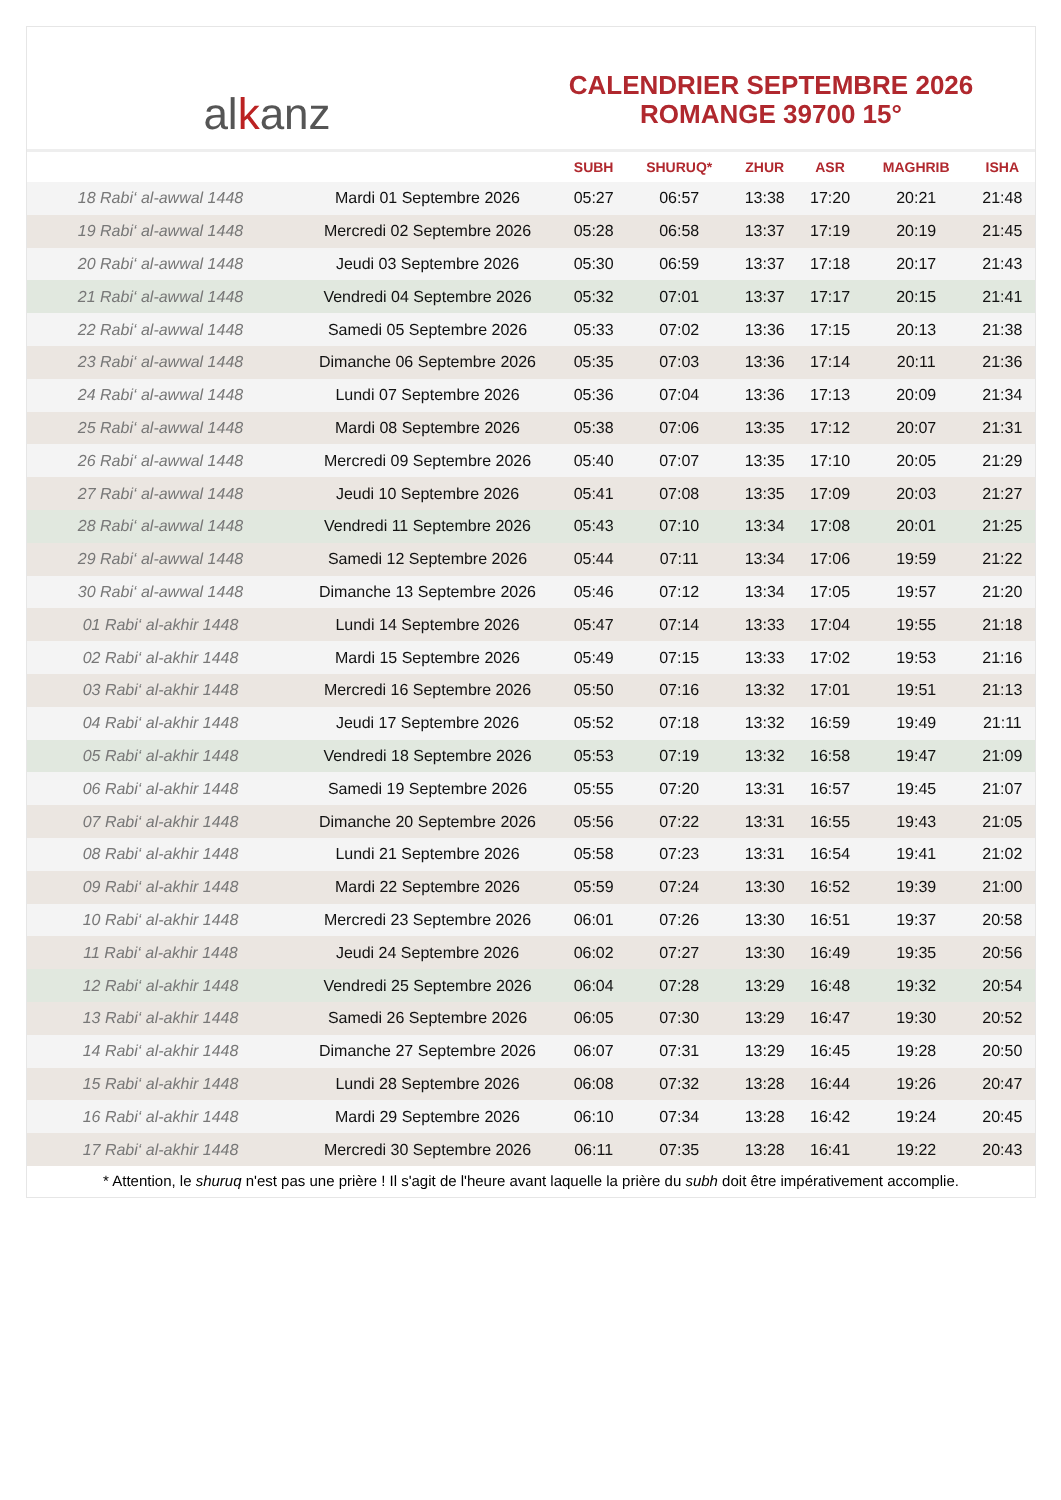al k anz
CALENDRIER SEPTEMBRE 2026
ROMANGE 39700 15°
| | | SUBH | SHURUQ* | ZHUR | ASR | MAGHRIB | ISHA |
| --- | --- | --- | --- | --- | --- | --- | --- |
| 18 Rabi‘ al-awwal 1448 | Mardi 01 Septembre 2026 | 05:27 | 06:57 | 13:38 | 17:20 | 20:21 | 21:48 |
| 19 Rabi‘ al-awwal 1448 | Mercredi 02 Septembre 2026 | 05:28 | 06:58 | 13:37 | 17:19 | 20:19 | 21:45 |
| 20 Rabi‘ al-awwal 1448 | Jeudi 03 Septembre 2026 | 05:30 | 06:59 | 13:37 | 17:18 | 20:17 | 21:43 |
| 21 Rabi‘ al-awwal 1448 | Vendredi 04 Septembre 2026 | 05:32 | 07:01 | 13:37 | 17:17 | 20:15 | 21:41 |
| 22 Rabi‘ al-awwal 1448 | Samedi 05 Septembre 2026 | 05:33 | 07:02 | 13:36 | 17:15 | 20:13 | 21:38 |
| 23 Rabi‘ al-awwal 1448 | Dimanche 06 Septembre 2026 | 05:35 | 07:03 | 13:36 | 17:14 | 20:11 | 21:36 |
| 24 Rabi‘ al-awwal 1448 | Lundi 07 Septembre 2026 | 05:36 | 07:04 | 13:36 | 17:13 | 20:09 | 21:34 |
| 25 Rabi‘ al-awwal 1448 | Mardi 08 Septembre 2026 | 05:38 | 07:06 | 13:35 | 17:12 | 20:07 | 21:31 |
| 26 Rabi‘ al-awwal 1448 | Mercredi 09 Septembre 2026 | 05:40 | 07:07 | 13:35 | 17:10 | 20:05 | 21:29 |
| 27 Rabi‘ al-awwal 1448 | Jeudi 10 Septembre 2026 | 05:41 | 07:08 | 13:35 | 17:09 | 20:03 | 21:27 |
| 28 Rabi‘ al-awwal 1448 | Vendredi 11 Septembre 2026 | 05:43 | 07:10 | 13:34 | 17:08 | 20:01 | 21:25 |
| 29 Rabi‘ al-awwal 1448 | Samedi 12 Septembre 2026 | 05:44 | 07:11 | 13:34 | 17:06 | 19:59 | 21:22 |
| 30 Rabi‘ al-awwal 1448 | Dimanche 13 Septembre 2026 | 05:46 | 07:12 | 13:34 | 17:05 | 19:57 | 21:20 |
| 01 Rabi‘ al-akhir 1448 | Lundi 14 Septembre 2026 | 05:47 | 07:14 | 13:33 | 17:04 | 19:55 | 21:18 |
| 02 Rabi‘ al-akhir 1448 | Mardi 15 Septembre 2026 | 05:49 | 07:15 | 13:33 | 17:02 | 19:53 | 21:16 |
| 03 Rabi‘ al-akhir 1448 | Mercredi 16 Septembre 2026 | 05:50 | 07:16 | 13:32 | 17:01 | 19:51 | 21:13 |
| 04 Rabi‘ al-akhir 1448 | Jeudi 17 Septembre 2026 | 05:52 | 07:18 | 13:32 | 16:59 | 19:49 | 21:11 |
| 05 Rabi‘ al-akhir 1448 | Vendredi 18 Septembre 2026 | 05:53 | 07:19 | 13:32 | 16:58 | 19:47 | 21:09 |
| 06 Rabi‘ al-akhir 1448 | Samedi 19 Septembre 2026 | 05:55 | 07:20 | 13:31 | 16:57 | 19:45 | 21:07 |
| 07 Rabi‘ al-akhir 1448 | Dimanche 20 Septembre 2026 | 05:56 | 07:22 | 13:31 | 16:55 | 19:43 | 21:05 |
| 08 Rabi‘ al-akhir 1448 | Lundi 21 Septembre 2026 | 05:58 | 07:23 | 13:31 | 16:54 | 19:41 | 21:02 |
| 09 Rabi‘ al-akhir 1448 | Mardi 22 Septembre 2026 | 05:59 | 07:24 | 13:30 | 16:52 | 19:39 | 21:00 |
| 10 Rabi‘ al-akhir 1448 | Mercredi 23 Septembre 2026 | 06:01 | 07:26 | 13:30 | 16:51 | 19:37 | 20:58 |
| 11 Rabi‘ al-akhir 1448 | Jeudi 24 Septembre 2026 | 06:02 | 07:27 | 13:30 | 16:49 | 19:35 | 20:56 |
| 12 Rabi‘ al-akhir 1448 | Vendredi 25 Septembre 2026 | 06:04 | 07:28 | 13:29 | 16:48 | 19:32 | 20:54 |
| 13 Rabi‘ al-akhir 1448 | Samedi 26 Septembre 2026 | 06:05 | 07:30 | 13:29 | 16:47 | 19:30 | 20:52 |
| 14 Rabi‘ al-akhir 1448 | Dimanche 27 Septembre 2026 | 06:07 | 07:31 | 13:29 | 16:45 | 19:28 | 20:50 |
| 15 Rabi‘ al-akhir 1448 | Lundi 28 Septembre 2026 | 06:08 | 07:32 | 13:28 | 16:44 | 19:26 | 20:47 |
| 16 Rabi‘ al-akhir 1448 | Mardi 29 Septembre 2026 | 06:10 | 07:34 | 13:28 | 16:42 | 19:24 | 20:45 |
| 17 Rabi‘ al-akhir 1448 | Mercredi 30 Septembre 2026 | 06:11 | 07:35 | 13:28 | 16:41 | 19:22 | 20:43 |
* Attention, le shuruq n'est pas une prière ! Il s'agit de l'heure avant laquelle la prière du subh doit être impérativement accomplie.